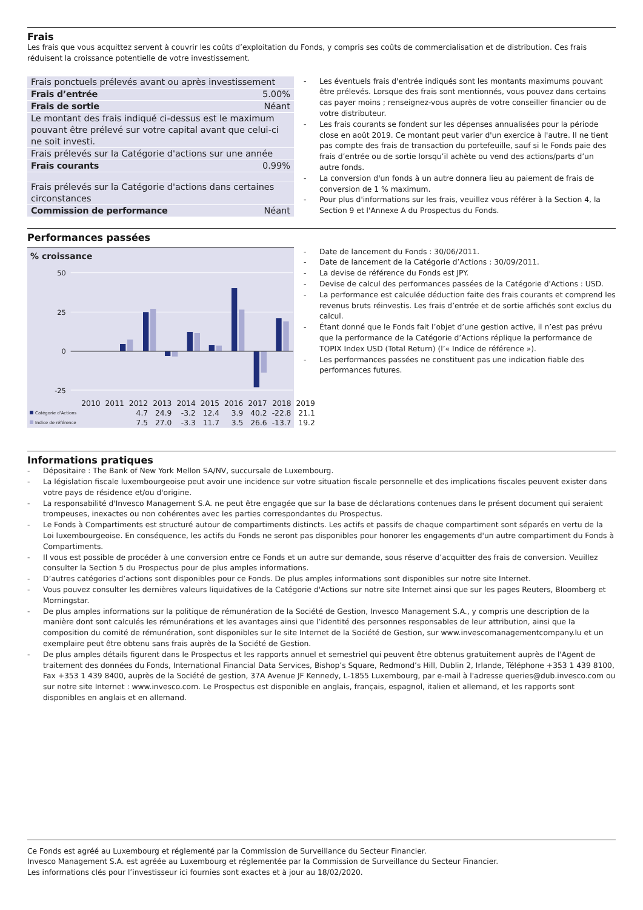Frais
Les frais que vous acquittez servent à couvrir les coûts d’exploitation du Fonds, y compris ses coûts de commercialisation et de distribution. Ces frais réduisent la croissance potentielle de votre investissement.
| Frais ponctuels prélevés avant ou après investissement | |
| Frais d’entrée | 5.00% |
| Frais de sortie | Néant |
| Le montant des frais indiqué ci-dessus est le maximum pouvant être prélevé sur votre capital avant que celui-ci ne soit investi. | |
| Frais prélevés sur la Catégorie d'actions sur une année | |
| Frais courants | 0.99% |
| Frais prélevés sur la Catégorie d'actions dans certaines circonstances | |
| Commission de performance | Néant |
- Les éventuels frais d'entrée indiqués sont les montants maximums pouvant être prélevés. Lorsque des frais sont mentionnés, vous pouvez dans certains cas payer moins ; renseignez-vous auprès de votre conseiller financier ou de votre distributeur.
- Les frais courants se fondent sur les dépenses annualisées pour la période close en août 2019. Ce montant peut varier d'un exercice à l'autre. Il ne tient pas compte des frais de transaction du portefeuille, sauf si le Fonds paie des frais d’entrée ou de sortie lorsqu’il achète ou vend des actions/parts d’un autre fonds.
- La conversion d'un fonds à un autre donnera lieu au paiement de frais de conversion de 1 % maximum.
- Pour plus d'informations sur les frais, veuillez vous référer à la Section 4, la Section 9 et l'Annexe A du Prospectus du Fonds.
Performances passées
% croissance
50
25
0
-25
| | 2010 | 2011 | 2012 | 2013 | 2014 | 2015 | 2016 | 2017 | 2018 | 2019 |
| Catégorie d'Actions | | | 4.7 | 24.9 | -3.2 | 12.4 | 3.9 | 40.2 | -22.8 | 21.1 |
| Indice de référence | | | 7.5 | 27.0 | -3.3 | 11.7 | 3.5 | 26.6 | -13.7 | 19.2 |
- Date de lancement du Fonds : 30/06/2011.
- Date de lancement de la Catégorie d’Actions : 30/09/2011.
- La devise de référence du Fonds est JPY.
- Devise de calcul des performances passées de la Catégorie d'Actions : USD.
- La performance est calculée déduction faite des frais courants et comprend les revenus bruts réinvestis. Les frais d’entrée et de sortie affichés sont exclus du calcul.
- Étant donné que le Fonds fait l’objet d’une gestion active, il n’est pas prévu que la performance de la Catégorie d’Actions réplique la performance de TOPIX Index USD (Total Return) (l’« Indice de référence »).
- Les performances passées ne constituent pas une indication fiable des performances futures.
Informations pratiques
- Dépositaire : The Bank of New York Mellon SA/NV, succursale de Luxembourg.
- La législation fiscale luxembourgeoise peut avoir une incidence sur votre situation fiscale personnelle et des implications fiscales peuvent exister dans votre pays de résidence et/ou d'origine.
- La responsabilité d'Invesco Management S.A. ne peut être engagée que sur la base de déclarations contenues dans le présent document qui seraient trompeuses, inexactes ou non cohérentes avec les parties correspondantes du Prospectus.
- Le Fonds à Compartiments est structuré autour de compartiments distincts. Les actifs et passifs de chaque compartiment sont séparés en vertu de la Loi luxembourgeoise. En conséquence, les actifs du Fonds ne seront pas disponibles pour honorer les engagements d'un autre compartiment du Fonds à Compartiments.
- Il vous est possible de procéder à une conversion entre ce Fonds et un autre sur demande, sous réserve d’acquitter des frais de conversion. Veuillez consulter la Section 5 du Prospectus pour de plus amples informations.
- D’autres catégories d’actions sont disponibles pour ce Fonds. De plus amples informations sont disponibles sur notre site Internet.
- Vous pouvez consulter les dernières valeurs liquidatives de la Catégorie d'Actions sur notre site Internet ainsi que sur les pages Reuters, Bloomberg et Morningstar.
- De plus amples informations sur la politique de rémunération de la Société de Gestion, Invesco Management S.A., y compris une description de la manière dont sont calculés les rémunérations et les avantages ainsi que l’identité des personnes responsables de leur attribution, ainsi que la composition du comité de rémunération, sont disponibles sur le site Internet de la Société de Gestion, sur www.invescomanagementcompany.lu et un exemplaire peut être obtenu sans frais auprès de la Société de Gestion.
- De plus amples détails figurent dans le Prospectus et les rapports annuel et semestriel qui peuvent être obtenus gratuitement auprès de l'Agent de traitement des données du Fonds, International Financial Data Services, Bishop’s Square, Redmond’s Hill, Dublin 2, Irlande, Téléphone +353 1 439 8100, Fax +353 1 439 8400, auprès de la Société de gestion, 37A Avenue JF Kennedy, L-1855 Luxembourg, par e-mail à l'adresse queries@dub.invesco.com ou sur notre site Internet : www.invesco.com. Le Prospectus est disponible en anglais, français, espagnol, italien et allemand, et les rapports sont disponibles en anglais et en allemand.
Ce Fonds est agréé au Luxembourg et réglementé par la Commission de Surveillance du Secteur Financier.
Invesco Management S.A. est agréée au Luxembourg et réglementée par la Commission de Surveillance du Secteur Financier.
Les informations clés pour l’investisseur ici fournies sont exactes et à jour au 18/02/2020.